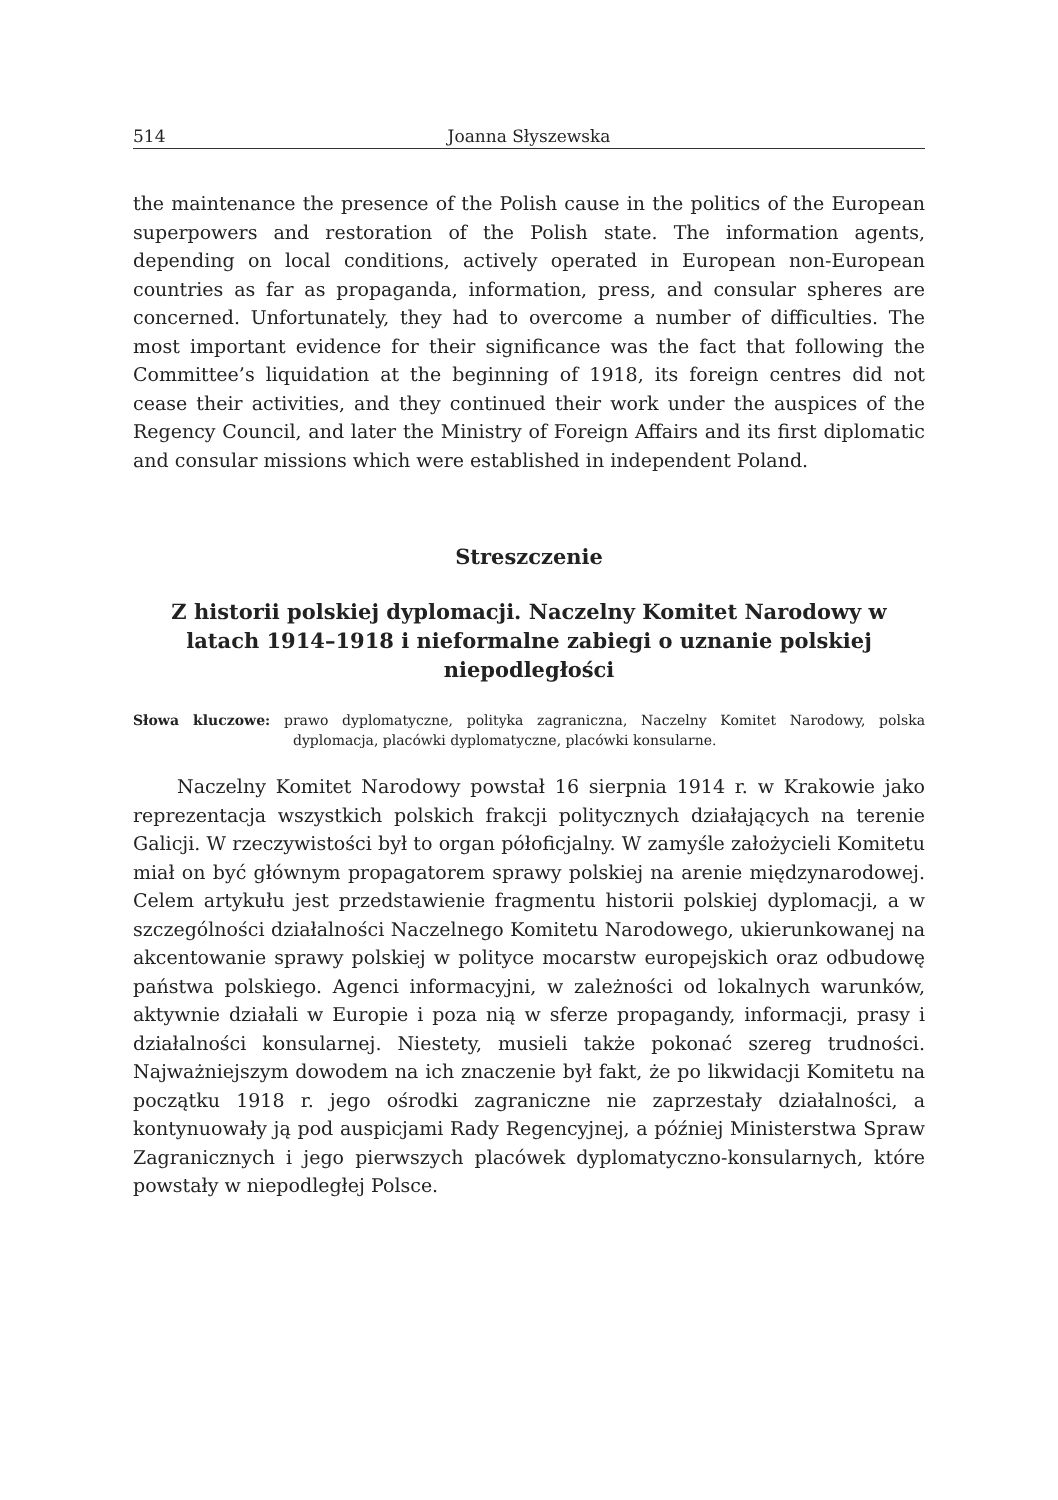514 Joanna Słyszewska
the maintenance the presence of the Polish cause in the politics of the European superpowers and restoration of the Polish state. The information agents, depending on local conditions, actively operated in European non-European countries as far as propaganda, information, press, and consular spheres are concerned. Unfortunately, they had to overcome a number of difficulties. The most important evidence for their significance was the fact that following the Committee’s liquidation at the beginning of 1918, its foreign centres did not cease their activities, and they continued their work under the auspices of the Regency Council, and later the Ministry of Foreign Affairs and its first diplomatic and consular missions which were established in independent Poland.
Streszczenie
Z historii polskiej dyplomacji. Naczelny Komitet Narodowy w latach 1914–1918 i nieformalne zabiegi o uznanie polskiej niepodległości
Słowa kluczowe: prawo dyplomatyczne, polityka zagraniczna, Naczelny Komitet Narodowy, polska dyplomacja, placówki dyplomatyczne, placówki konsularne.
Naczelny Komitet Narodowy powstał 16 sierpnia 1914 r. w Krakowie jako reprezentacja wszystkich polskich frakcji politycznych działających na terenie Galicji. W rzeczywistości był to organ półoficjalny. W zamyśle założycieli Komitetu miał on być głównym propagatorem sprawy polskiej na arenie międzynarodowej. Celem artykułu jest przedstawienie fragmentu historii polskiej dyplomacji, a w szczególności działalności Naczelnego Komitetu Narodowego, ukierunkowanej na akcentowanie sprawy polskiej w polityce mocarstw europejskich oraz odbudowę państwa polskiego. Agenci informacyjni, w zależności od lokalnych warunków, aktywnie działali w Europie i poza nią w sferze propagandy, informacji, prasy i działalności konsularnej. Niestety, musieli także pokonać szereg trudności. Najważniejszym dowodem na ich znaczenie był fakt, że po likwidacji Komitetu na początku 1918 r. jego ośrodki zagraniczne nie zaprzestały działalności, a kontynuowały ją pod auspicjami Rady Regencyjnej, a później Ministerstwa Spraw Zagranicznych i jego pierwszych placówek dyplomatyczno-konsularnych, które powstały w niepodległej Polsce.